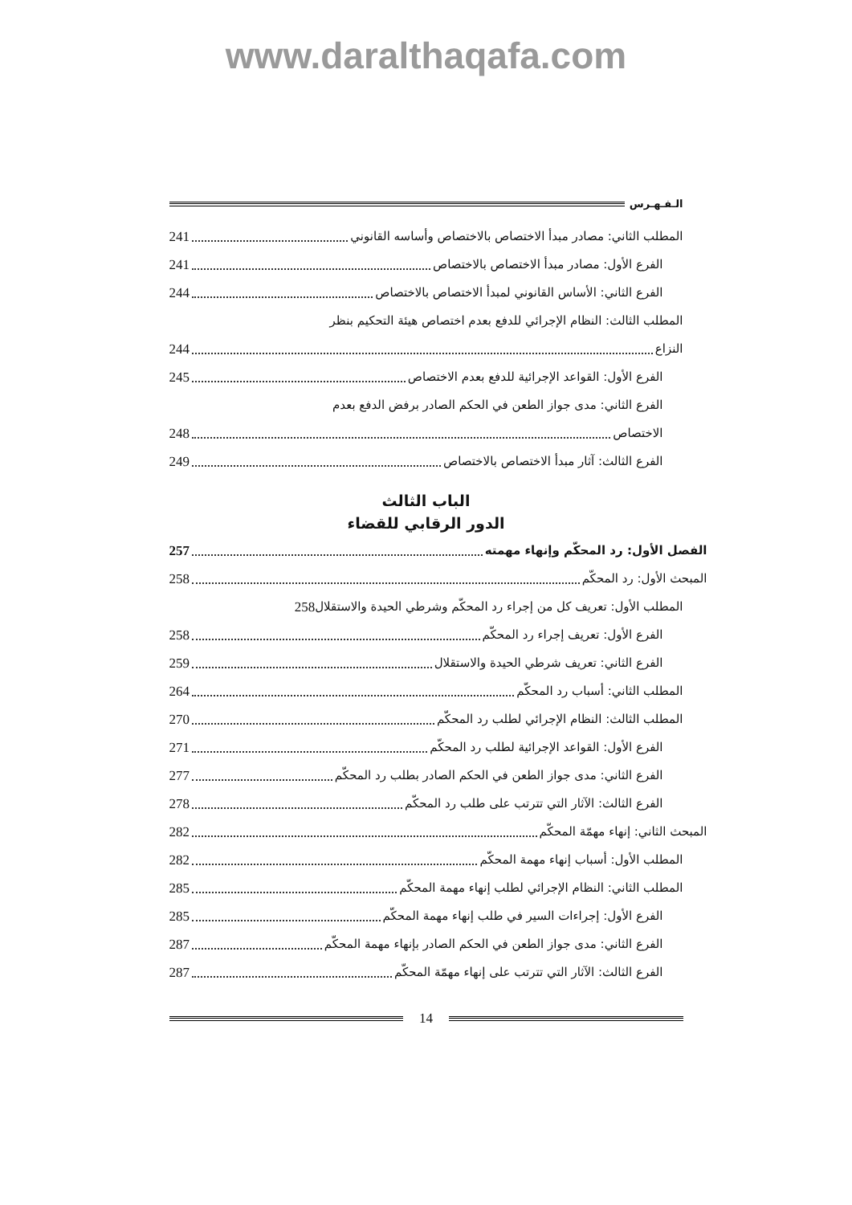www.daralthaqafa.com
الـفـهـرس
المطلب الثاني: مصادر مبدأ الاختصاص بالاختصاص وأساسه القانوني 241
الفرع الأول: مصادر مبدأ الاختصاص بالاختصاص 241
الفرع الثاني: الأساس القانوني لمبدأ الاختصاص بالاختصاص 244
المطلب الثالث: النظام الإجرائي للدفع بعدم اختصاص هيئة التحكيم بنظر
النزاع 244
الفرع الأول: القواعد الإجرائية للدفع بعدم الاختصاص 245
الفرع الثاني: مدى جواز الطعن في الحكم الصادر برفض الدفع بعدم
الاختصاص 248
الفرع الثالث: آثار مبدأ الاختصاص بالاختصاص 249
الباب الثالث
الدور الرقابي للقضاء
الفصل الأول: رد المحكّم وإنهاء مهمته 257
المبحث الأول: رد المحكّم 258
المطلب الأول: تعريف كل من إجراء رد المحكّم وشرطي الحيدة والاستقلال 258
الفرع الأول: تعريف إجراء رد المحكّم 258
الفرع الثاني: تعريف شرطي الحيدة والاستقلال 259
المطلب الثاني: أسباب رد المحكّم 264
المطلب الثالث: النظام الإجرائي لطلب رد المحكّم 270
الفرع الأول: القواعد الإجرائية لطلب رد المحكّم 271
الفرع الثاني: مدى جواز الطعن في الحكم الصادر بطلب رد المحكّم 277
الفرع الثالث: الآثار التي تترتب على طلب رد المحكّم 278
المبحث الثاني: إنهاء مهمّة المحكّم 282
المطلب الأول: أسباب إنهاء مهمة المحكّم 282
المطلب الثاني: النظام الإجرائي لطلب إنهاء مهمة المحكّم 285
الفرع الأول: إجراءات السير في طلب إنهاء مهمة المحكّم 285
الفرع الثاني: مدى جواز الطعن في الحكم الصادر بإنهاء مهمة المحكّم 287
الفرع الثالث: الآثار التي تترتب على إنهاء مهمّة المحكّم 287
14